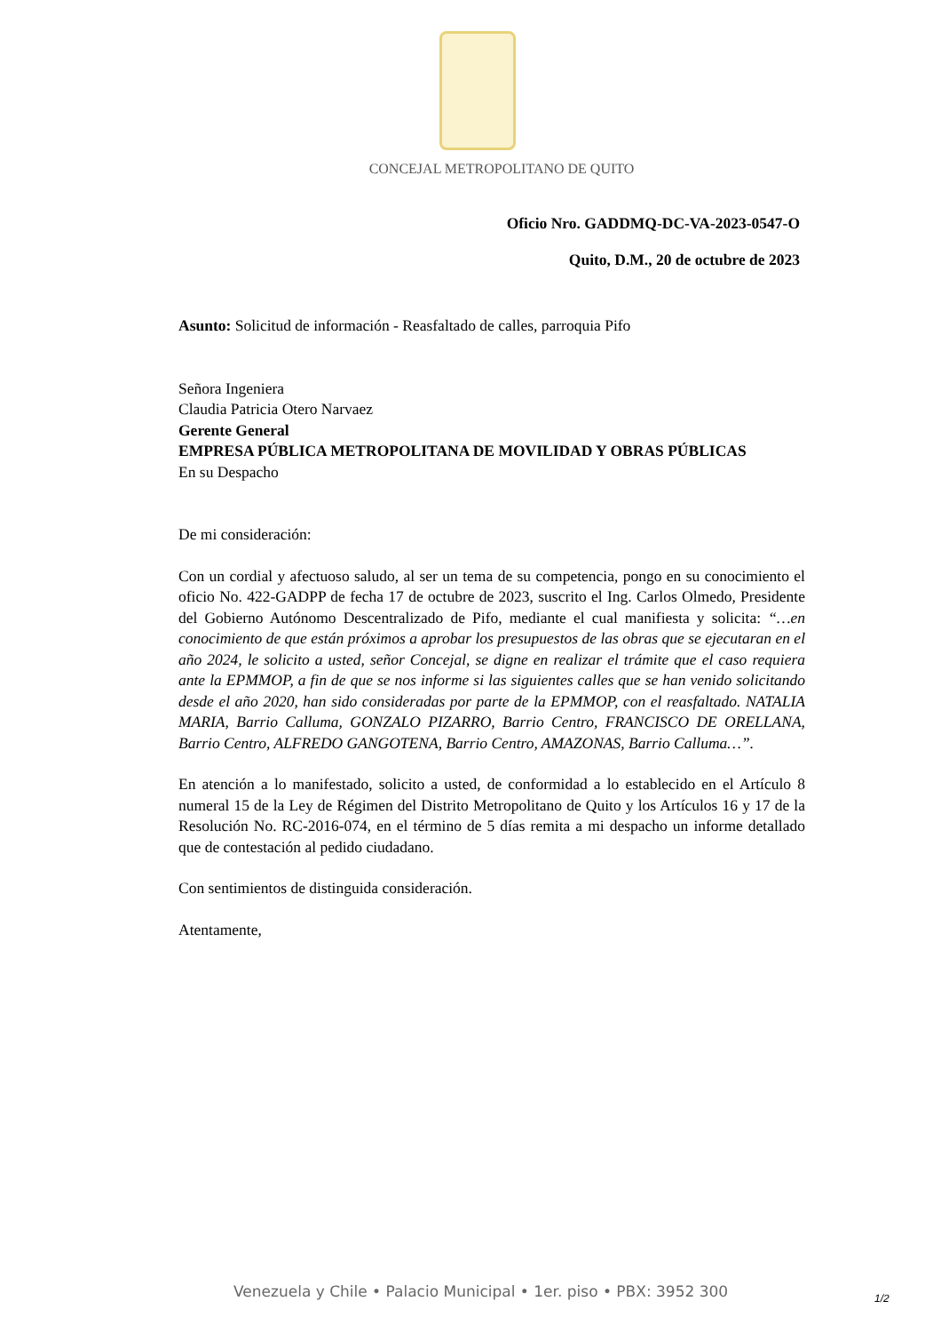CONCEJAL METROPOLITANO DE QUITO
Oficio Nro. GADDMQ-DC-VA-2023-0547-O
Quito, D.M., 20 de octubre de 2023
Asunto: Solicitud de información - Reasfaltado de calles, parroquia Pifo
Señora Ingeniera
Claudia Patricia Otero Narvaez
Gerente General
EMPRESA PÚBLICA METROPOLITANA DE MOVILIDAD Y OBRAS PÚBLICAS
En su Despacho
De mi consideración:
Con un cordial y afectuoso saludo, al ser un tema de su competencia, pongo en su conocimiento el oficio No. 422-GADPP de fecha 17 de octubre de 2023, suscrito el Ing. Carlos Olmedo, Presidente del Gobierno Autónomo Descentralizado de Pifo, mediante el cual manifiesta y solicita: “…en conocimiento de que están próximos a aprobar los presupuestos de las obras que se ejecutaran en el año 2024, le solicito a usted, señor Concejal, se digne en realizar el trámite que el caso requiera ante la EPMMOP, a fin de que se nos informe si las siguientes calles que se han venido solicitando desde el año 2020, han sido consideradas por parte de la EPMMOP, con el reasfaltado. NATALIA MARIA, Barrio Calluma, GONZALO PIZARRO, Barrio Centro, FRANCISCO DE ORELLANA, Barrio Centro, ALFREDO GANGOTENA, Barrio Centro, AMAZONAS, Barrio Calluma…”.
En atención a lo manifestado, solicito a usted, de conformidad a lo establecido en el Artículo 8 numeral 15 de la Ley de Régimen del Distrito Metropolitano de Quito y los Artículos 16 y 17 de la Resolución No. RC-2016-074, en el término de 5 días remita a mi despacho un informe detallado que de contestación al pedido ciudadano.
Con sentimientos de distinguida consideración.
Atentamente,
Venezuela y Chile • Palacio Municipal • 1er. piso • PBX: 3952 300
1/2